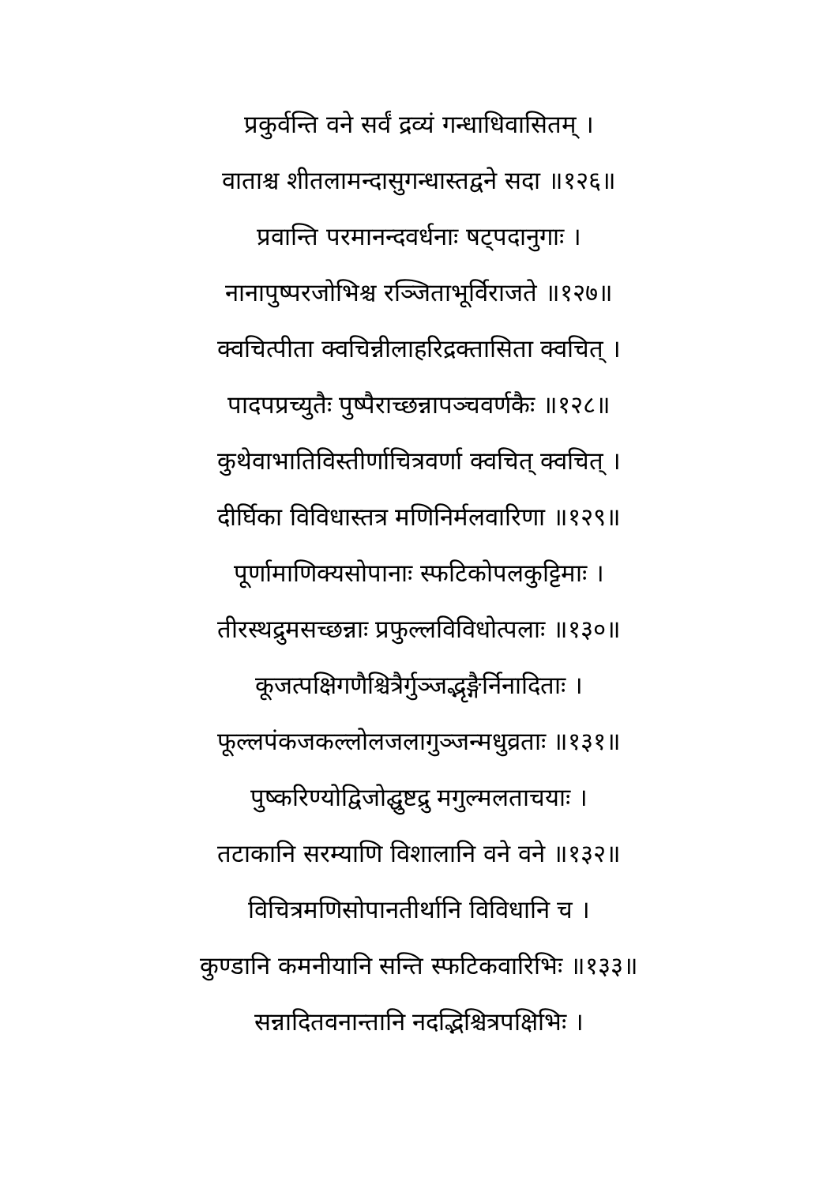प्रकुर्वन्ति वने सर्वं द्रव्यं गन्धाधिवासितम् ।
वाताश्च शीतलामन्दासुगन्धास्तद्वने सदा ॥१२६॥
प्रवान्ति परमानन्दवर्धनाः षट्पदानुगाः ।
नानापुष्परजोभिश्च रञ्जिताभूर्विराजते ॥१२७॥
क्वचित्पीता क्वचिन्नीलाहरिद्रक्तासिता क्वचित् ।
पादपप्रच्युतैः पुष्पैराच्छन्नापञ्चवर्णकैः ॥१२८॥
कुथेवाभातिविस्तीर्णाचित्रवर्णा क्वचित् क्वचित् ।
दीर्घिका विविधास्तत्र मणिनिर्मलवारिणा ॥१२९॥
पूर्णामाणिक्यसोपानाः स्फटिकोपलकुट्टिमाः ।
तीरस्थद्रुमसच्छन्नाः प्रफुल्लविविधोत्पलाः ॥१३०॥
कूजत्पक्षिगणैश्चित्रैर्गुञ्जद्भृङ्गैर्निनादिताः ।
फूल्लपंकजकल्लोलजलागुञ्जन्मधुव्रताः ॥१३१॥
पुष्करिण्योद्विजोद्घुष्टद्रु मगुल्मलताचयाः ।
तटाकानि सरम्याणि विशालानि वने वने ॥१३२॥
विचित्रमणिसोपानतीर्थानि विविधानि च ।
कुण्डानि कमनीयानि सन्ति स्फटिकवारिभिः ॥१३३॥
सन्नादितवनान्तानि नदद्भिश्चित्रपक्षिभिः ।